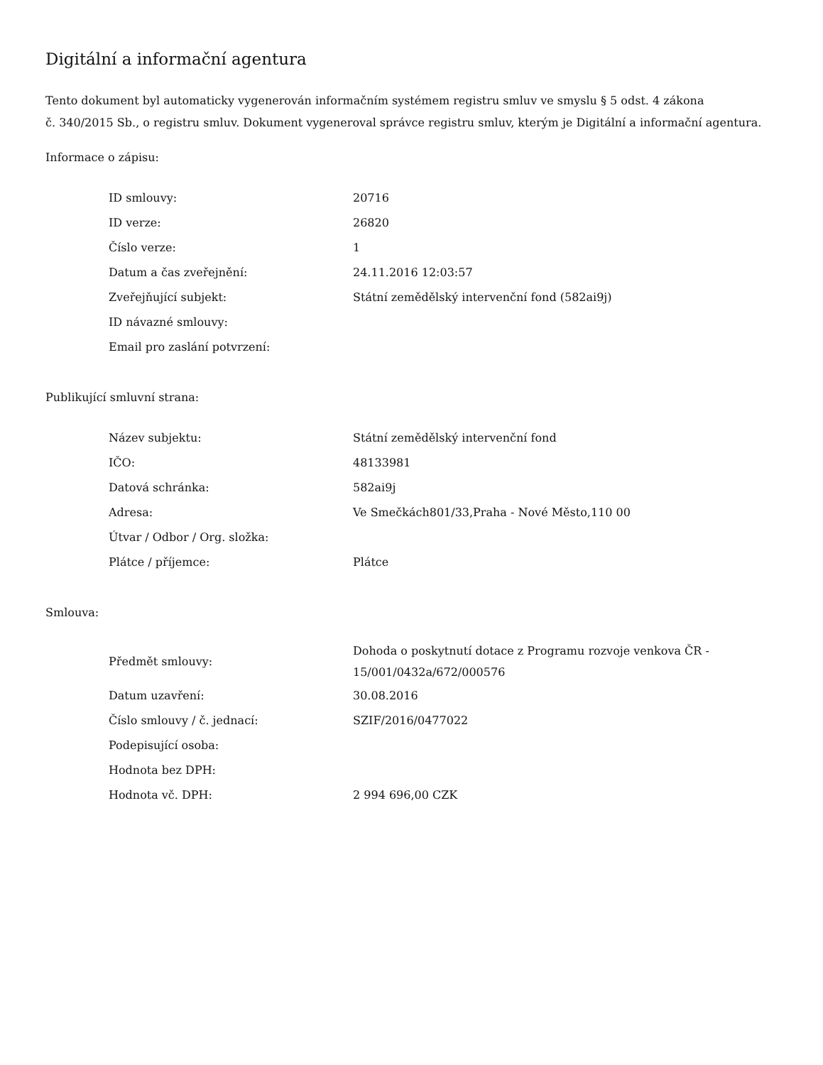Digitální a informační agentura
Tento dokument byl automaticky vygenerován informačním systémem registru smluv ve smyslu § 5 odst. 4 zákona
č. 340/2015 Sb., o registru smluv. Dokument vygeneroval správce registru smluv, kterým je Digitální a informační agentura.
Informace o zápisu:
| ID smlouvy: | 20716 |
| ID verze: | 26820 |
| Číslo verze: | 1 |
| Datum a čas zveřejnění: | 24.11.2016 12:03:57 |
| Zveřejňující subjekt: | Státní zemědělský intervenční fond (582ai9j) |
| ID návazné smlouvy: | |
| Email pro zaslání potvrzení: | |
Publikující smluvní strana:
| Název subjektu: | Státní zemědělský intervenční fond |
| IČO: | 48133981 |
| Datová schránka: | 582ai9j |
| Adresa: | Ve Smečkách801/33,Praha - Nové Město,110 00 |
| Útvar / Odbor / Org. složka: | |
| Plátce / příjemce: | Plátce |
Smlouva:
| Předmět smlouvy: | Dohoda o poskytnutí dotace z Programu rozvoje venkova ČR - 15/001/0432a/672/000576 |
| Datum uzavření: | 30.08.2016 |
| Číslo smlouvy / č. jednací: | SZIF/2016/0477022 |
| Podepisující osoba: | |
| Hodnota bez DPH: | |
| Hodnota vč. DPH: | 2 994 696,00 CZK |